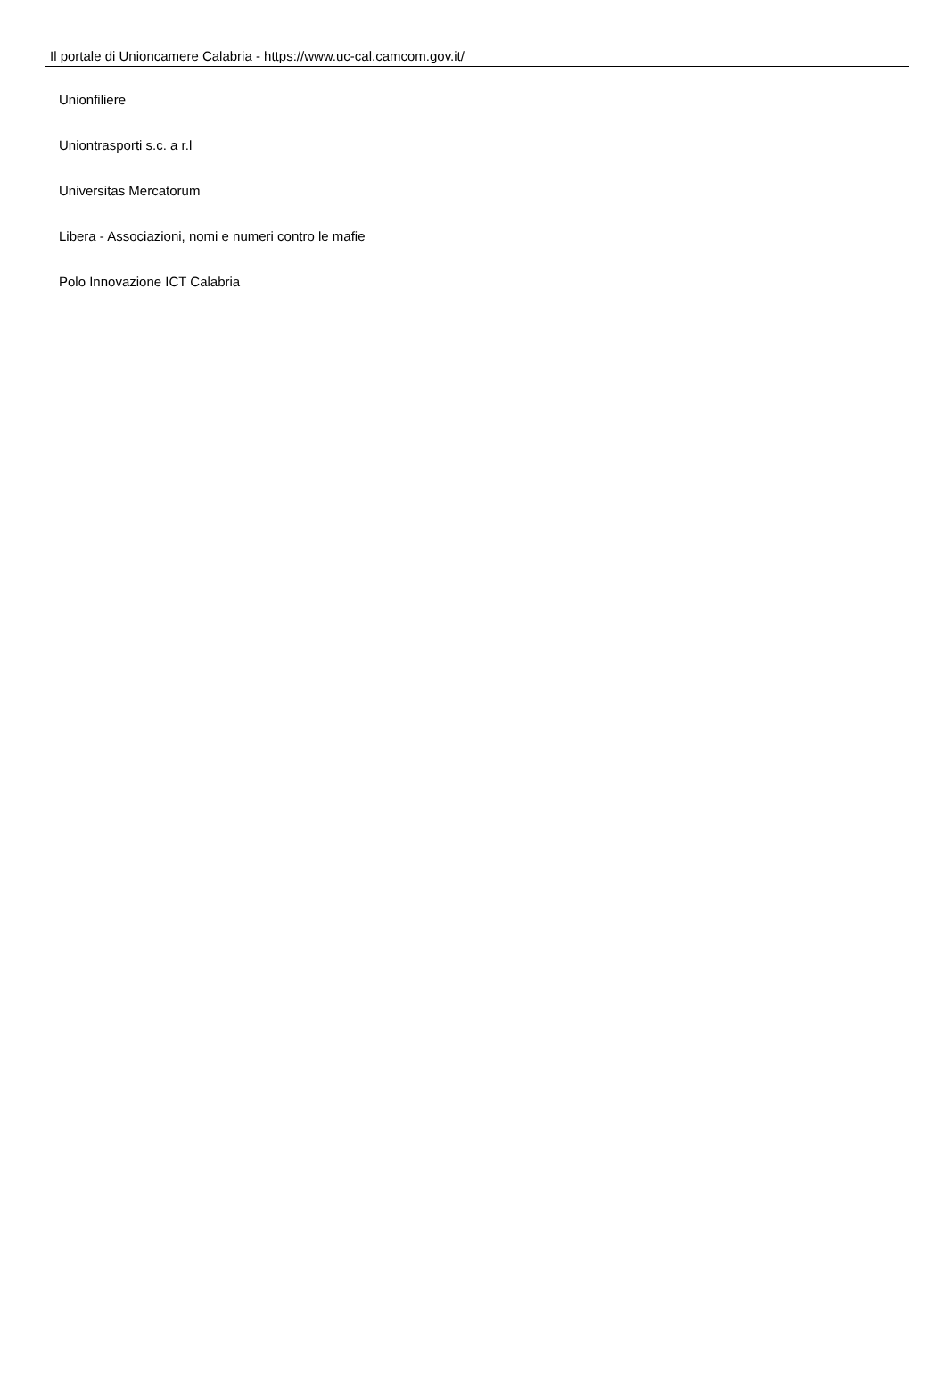Il portale di Unioncamere Calabria - https://www.uc-cal.camcom.gov.it/
Unionfiliere
Uniontrasporti s.c. a r.l
Universitas Mercatorum
Libera - Associazioni, nomi e numeri contro le mafie
Polo Innovazione ICT Calabria